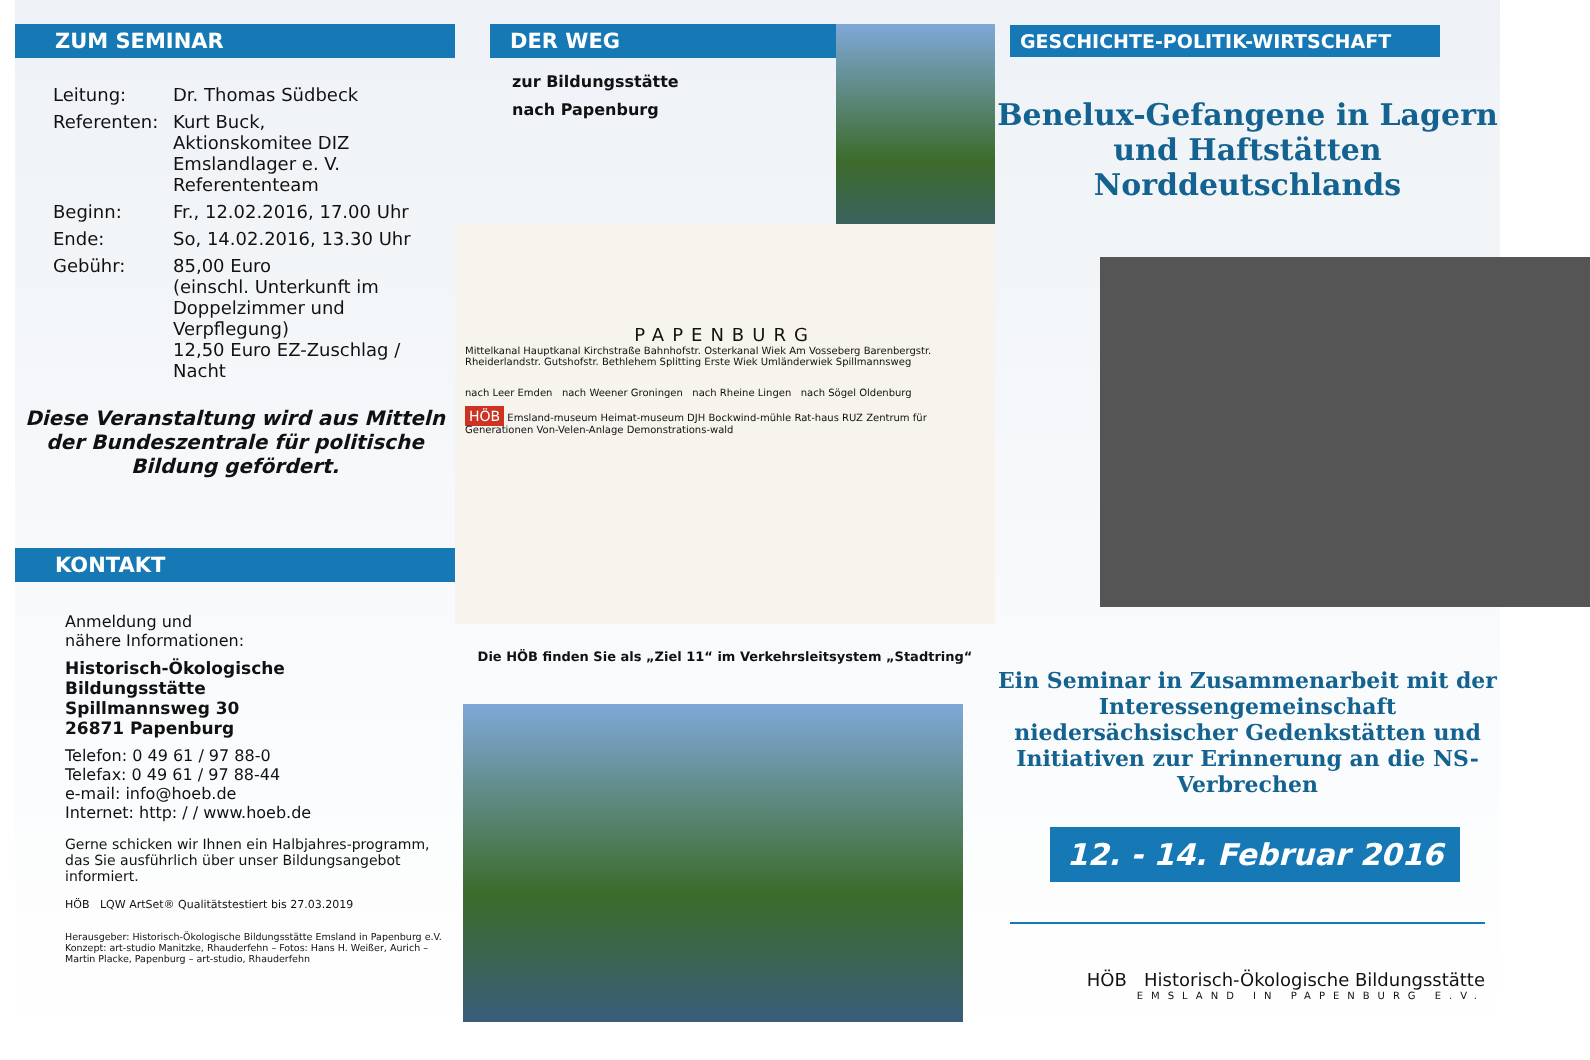ZUM SEMINAR
Leitung: Dr. Thomas Südbeck
Referenten: Kurt Buck,
Aktionskomitee DIZ
Emslandlager e. V.
Referententeam
Beginn: Fr., 12.02.2016, 17.00 Uhr
Ende: So, 14.02.2016, 13.30 Uhr
Gebühr: 85,00 Euro
(einschl. Unterkunft im
Doppelzimmer und Verpflegung)
12,50 Euro EZ-Zuschlag / Nacht
Diese Veranstaltung wird aus Mitteln der Bundeszentrale für politische Bildung gefördert.
KONTAKT
Anmeldung und
nähere Informationen:
Historisch-Ökologische
Bildungsstätte
Spillmannsweg 30
26871 Papenburg
Telefon: 0 49 61 / 97 88-0
Telefax: 0 49 61 / 97 88-44
e-mail: info@hoeb.de
Internet: http: / / www.hoeb.de
Gerne schicken wir Ihnen ein Halbjahres-programm, das Sie ausführlich über unser Bildungsangebot informiert.
HÖB LQW ArtSet® Qualitätstestiert bis 27.03.2019
Herausgeber: Historisch-Ökologische Bildungsstätte Emsland in Papenburg e.V.
Konzept: art-studio Manitzke, Rhauderfehn – Fotos: Hans H. Weißer, Aurich –
Martin Placke, Papenburg – art-studio, Rhauderfehn
DER WEG
zur Bildungsstätte
nach Papenburg
PAPENBURG
Mittelkanal Hauptkanal Kirchstraße Bahnhofstr. Osterkanal Wiek Am Vosseberg Barenbergstr. Rheiderlandstr. Gutshofstr. Bethlehem Splitting Erste Wiek Umländerwiek Spillmannsweg
nach Leer Emden nach Weener Groningen nach Rheine Lingen nach Sögel Oldenburg
HÖB Emsland-museum Heimat-museum DJH Bockwind-mühle Rat-haus RUZ Zentrum für Generationen Von-Velen-Anlage Demonstrations-wald
Die HÖB finden Sie als „Ziel 11“ im Verkehrsleitsystem „Stadtring“
GESCHICHTE-POLITIK-WIRTSCHAFT
Benelux-Gefangene in Lagern und Haftstätten Norddeutschlands
Ein Seminar in Zusammenarbeit mit der Interessengemeinschaft niedersächsischer Gedenkstätten und Initiativen zur Erinnerung an die NS-Verbrechen
12. - 14. Februar 2016
HÖB Historisch-Ökologische Bildungsstätte
EMSLAND IN PAPENBURG E.V.